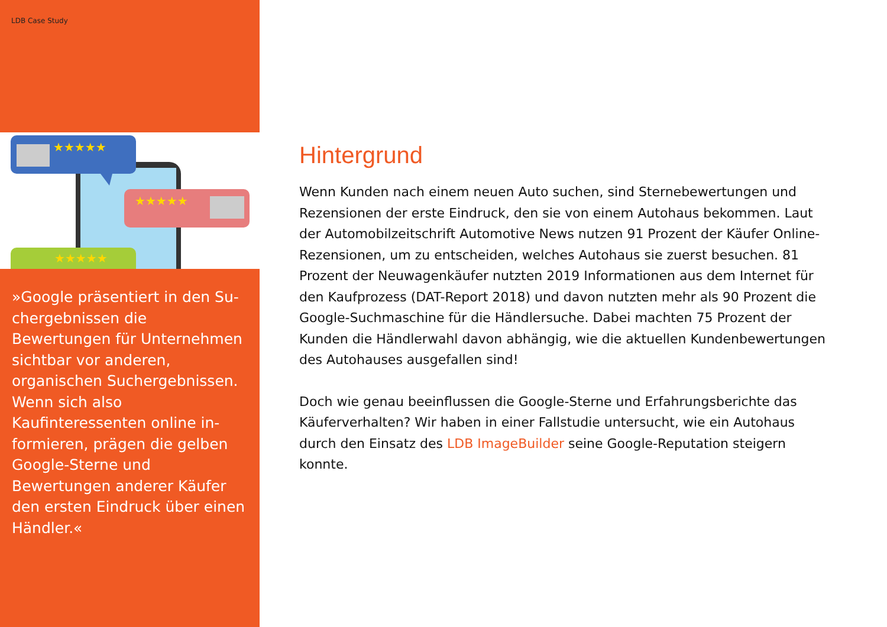LDB Case Study
★★★★★
★★★★★
★★★★★
»Google präsentiert in den Su­chergebnissen die Bewertungen für Unternehmen sichtbar vor anderen, organischen Such­ergebnissen. Wenn sich also Kaufinteressenten online in­formieren, prägen die gelben Google-Sterne und Bewertungen anderer Käufer den ersten Ein­druck über einen Händler.«
Hintergrund
Wenn Kunden nach einem neuen Auto suchen, sind Sternebewertungen und Rezensionen der erste Eindruck, den sie von einem Autohaus bekommen. Laut der Automobilzeitschrift Automotive News nutzen 91 Prozent der Käufer On­line-Rezensionen, um zu entscheiden, welches Autohaus sie zuerst besuchen. 81 Prozent der Neuwagenkäufer nutzten 2019 Informationen aus dem Internet für den Kaufprozess (DAT-Report 2018) und davon nutzten mehr als 90 Prozent die Google-Suchmaschine für die Händlersuche. Dabei machten 75 Prozent der Kunden die Händlerwahl davon abhängig, wie die aktuellen Kundenbewertun­gen des Autohauses ausgefallen sind!
Doch wie genau beeinflussen die Google-Sterne und Erfahrungsberichte das Käuferverhalten? Wir haben in einer Fallstudie untersucht, wie ein Autohaus durch den Einsatz des LDB ImageBuilder seine Google-Reputation steigern konnte.